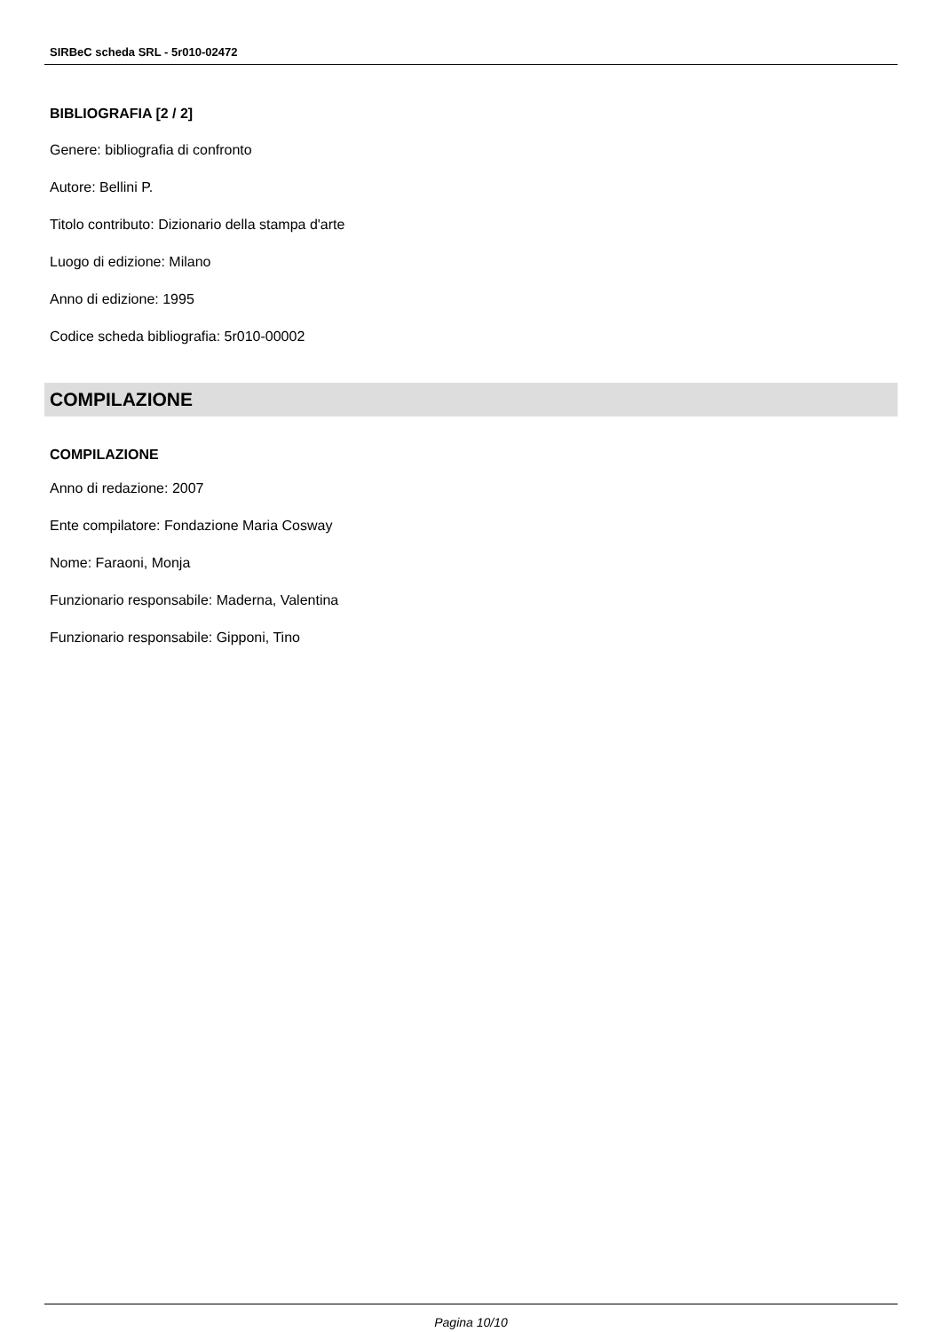SIRBeC scheda SRL - 5r010-02472
BIBLIOGRAFIA [2 / 2]
Genere: bibliografia di confronto
Autore: Bellini P.
Titolo contributo: Dizionario della stampa d'arte
Luogo di edizione: Milano
Anno di edizione: 1995
Codice scheda bibliografia: 5r010-00002
COMPILAZIONE
COMPILAZIONE
Anno di redazione: 2007
Ente compilatore: Fondazione Maria Cosway
Nome: Faraoni, Monja
Funzionario responsabile: Maderna, Valentina
Funzionario responsabile: Gipponi, Tino
Pagina 10/10